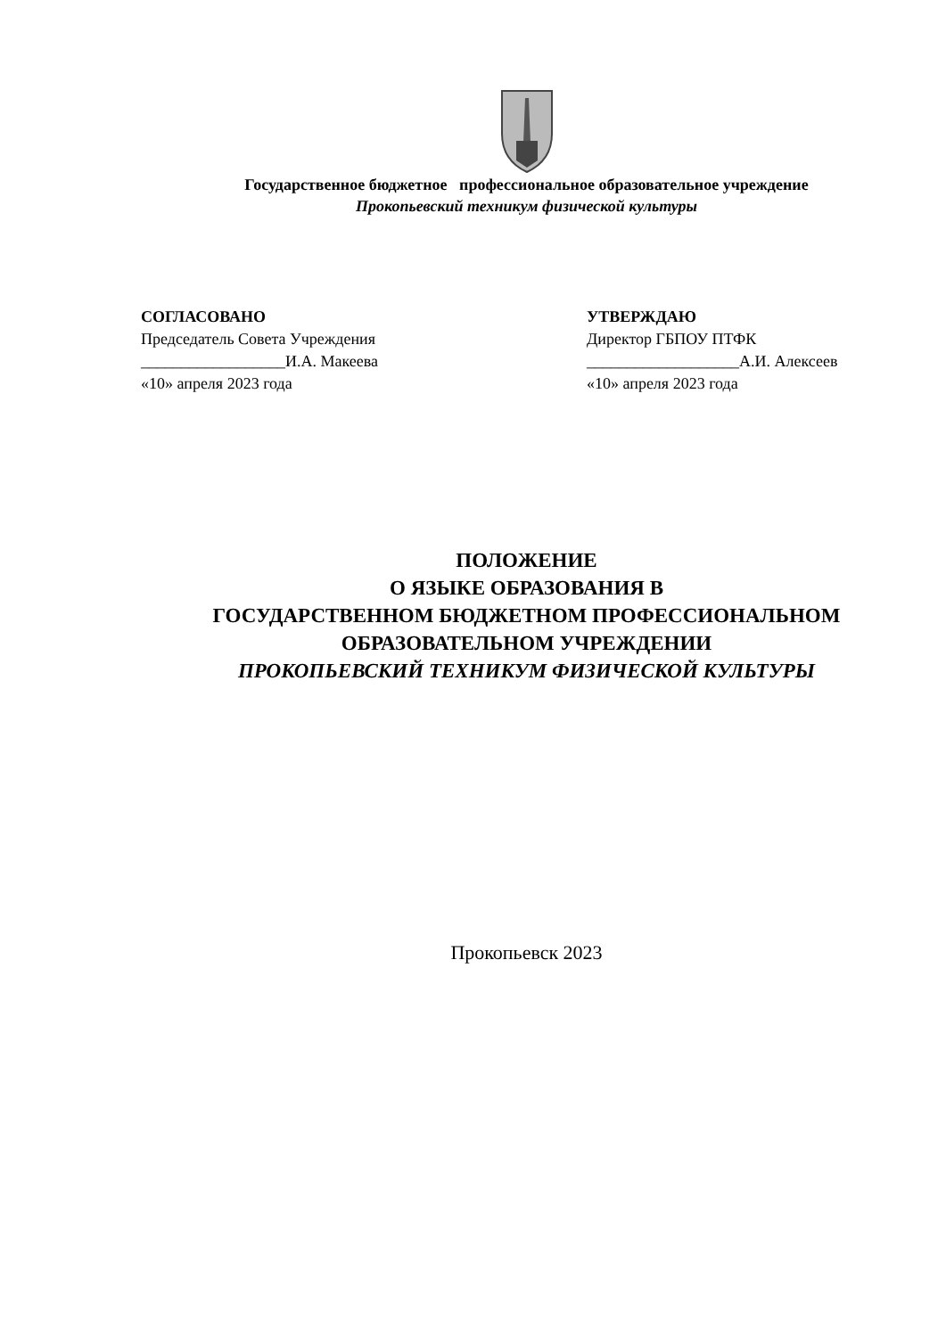Государственное бюджетное профессиональное образовательное учреждение
Прокопьевский техникум физической культуры
СОГЛАСОВАНО
Председатель Совета Учреждения
__________________И.А. Макеева
«10» апреля 2023 года
УТВЕРЖДАЮ
Директор ГБПОУ ПТФК
___________________А.И. Алексеев
«10» апреля 2023 года
ПОЛОЖЕНИЕ
О ЯЗЫКЕ ОБРАЗОВАНИЯ В
ГОСУДАРСТВЕННОМ БЮДЖЕТНОМ ПРОФЕССИОНАЛЬНОМ
ОБРАЗОВАТЕЛЬНОМ УЧРЕЖДЕНИИ
ПРОКОПЬЕВСКИЙ ТЕХНИКУМ ФИЗИЧЕСКОЙ КУЛЬТУРЫ
Прокопьевск 2023